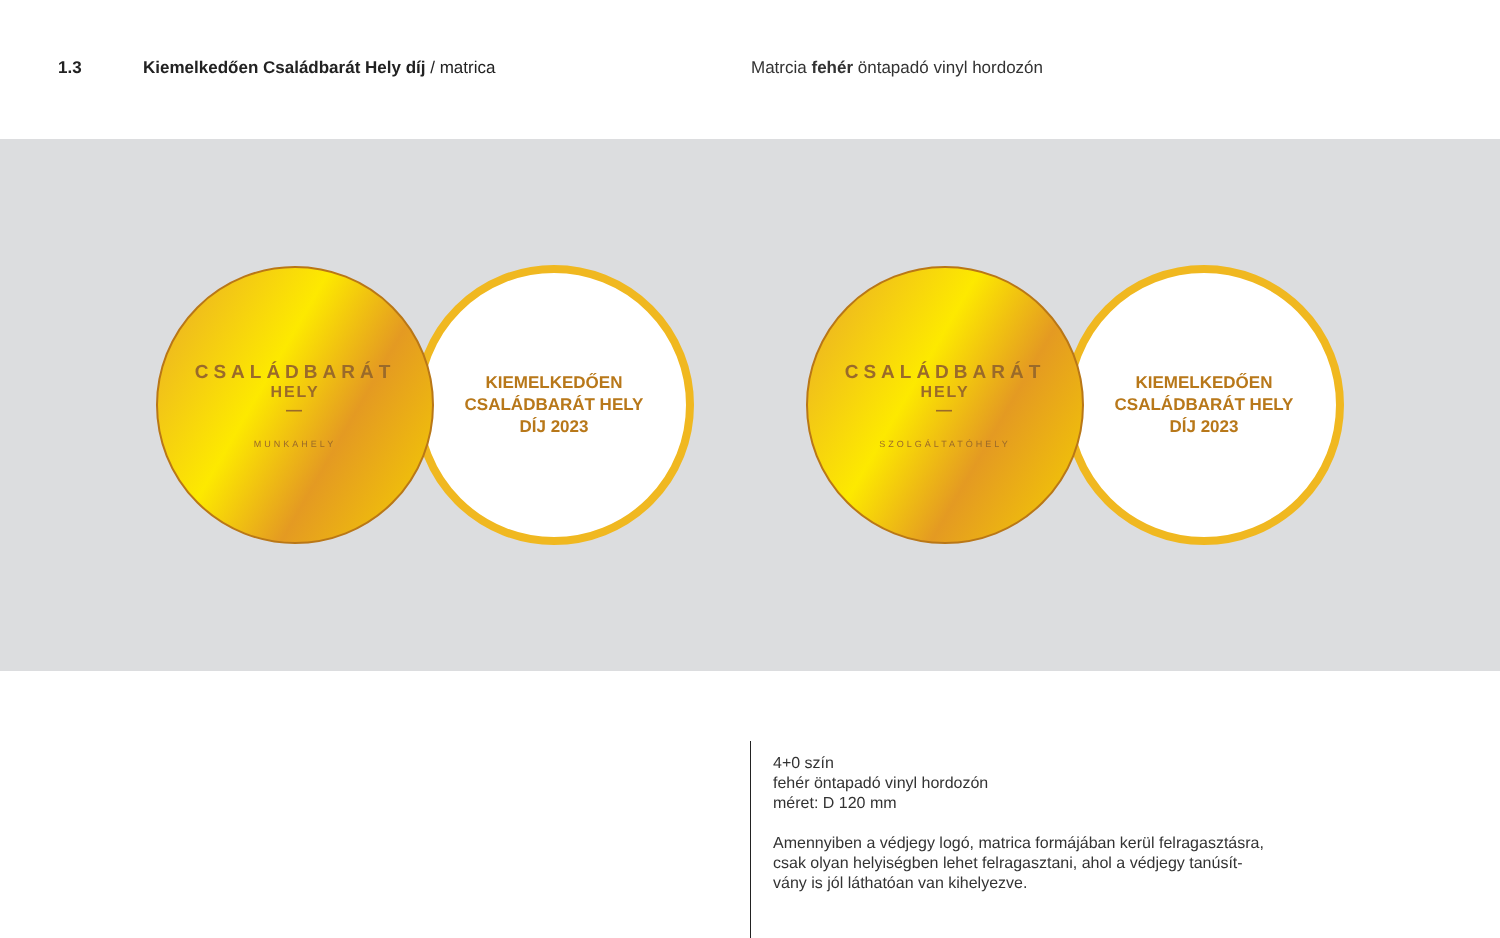1.3
Kiemelkedően Családbarát Hely díj / matrica
Matrcia fehér öntapadó vinyl hordozón
CSALÁDBARÁT
HELY
—
MUNKAHELY
KIEMELKEDŐEN
CSALÁDBARÁT HELY
DÍJ 2023
CSALÁDBARÁT
HELY
—
SZOLGÁLTATÓHELY
KIEMELKEDŐEN
CSALÁDBARÁT HELY
DÍJ 2023
4+0 szín
fehér öntapadó vinyl hordozón
méret: D 120 mm
Amennyiben a védjegy logó, matrica formájában kerül felragasztásra,
csak olyan helyiségben lehet felragasztani, ahol a védjegy tanúsít-
vány is jól láthatóan van kihelyezve.